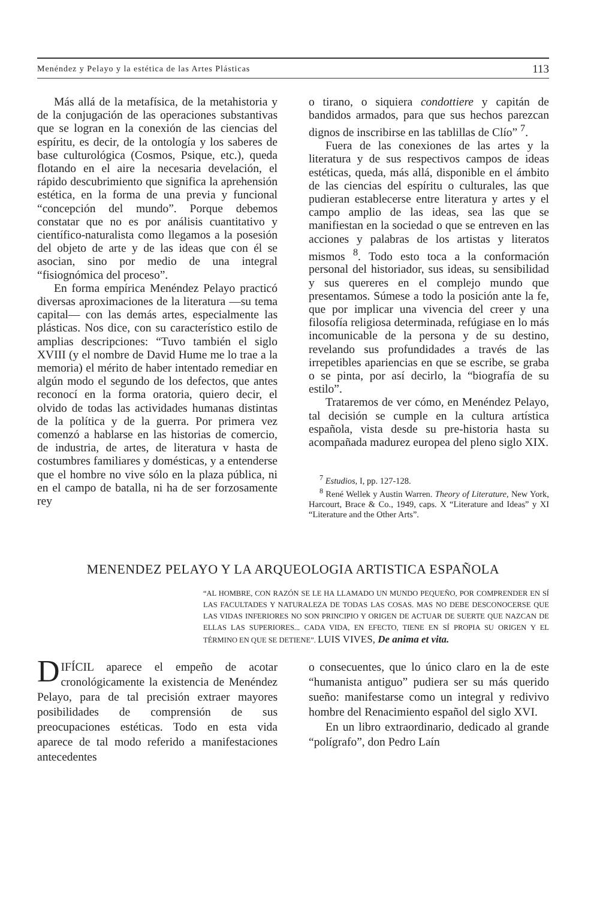Menéndez y Pelayo y la estética de las Artes Plásticas 113
Más allá de la metafísica, de la metahistoria y de la conjugación de las operaciones substantivas que se logran en la conexión de las ciencias del espíritu, es decir, de la ontología y los saberes de base culturológica (Cosmos, Psique, etc.), queda flotando en el aire la necesaria develación, el rápido descubrimiento que significa la aprehensión estética, en la forma de una previa y funcional “concepción del mundo”. Porque debemos constatar que no es por análisis cuantitativo y científico-naturalista como llegamos a la posesión del objeto de arte y de las ideas que con él se asocian, sino por medio de una integral “fisiognómica del proceso”.
En forma empírica Menéndez Pelayo practicó diversas aproximaciones de la literatura —su tema capital— con las demás artes, especialmente las plásticas. Nos dice, con su característico estilo de amplias descripciones: “Tuvo también el siglo XVIII (y el nombre de David Hume me lo trae a la memoria) el mérito de haber intentado remediar en algún modo el segundo de los defectos, que antes reconocí en la forma oratoria, quiero decir, el olvido de todas las actividades humanas distintas de la política y de la guerra. Por primera vez comenzó a hablarse en las historias de comercio, de industria, de artes, de literatura v hasta de costumbres familiares y domésticas, y a entenderse que el hombre no vive sólo en la plaza pública, ni en el campo de batalla, ni ha de ser forzosamente rey
o tirano, o siquiera condottiere y capitán de bandidos armados, para que sus hechos parezcan dignos de inscribirse en las tablillas de Clío” <sup>7</sup>.
Fuera de las conexiones de las artes y la literatura y de sus respectivos campos de ideas estéticas, queda, más allá, disponible en el ámbito de las ciencias del espíritu o culturales, las que pudieran establecerse entre literatura y artes y el campo amplio de las ideas, sea las que se manifiestan en la sociedad o que se entreven en las acciones y palabras de los artistas y literatos mismos <sup>8</sup>. Todo esto toca a la conformación personal del historiador, sus ideas, su sensibilidad y sus quereres en el complejo mundo que presentamos. Súmese a todo la posición ante la fe, que por implicar una vivencia del creer y una filosofía religiosa determinada, refúgiase en lo más incomunicable de la persona y de su destino, revelando sus profundidades a través de las irrepetibles apariencias en que se escribe, se graba o se pinta, por así decirlo, la “biografía de su estilo”.
Trataremos de ver cómo, en Menéndez Pelayo, tal decisión se cumple en la cultura artística española, vista desde su pre-historia hasta su acompañada madurez europea del pleno siglo XIX.
<sup>7</sup> Estudios, I, pp. 127-128.
<sup>8</sup> René Wellek y Austin Warren. Theory of Literature, New York, Harcourt, Brace & Co., 1949, caps. X “Literature and Ideas” y XI “Literature and the Other Arts”.
MENENDEZ PELAYO Y LA ARQUEOLOGIA ARTISTICA ESPAÑOLA
“AL HOMBRE, CON RAZÓN SE LE HA LLAMADO UN MUNDO PEQUEÑO, POR COMPRENDER EN SÍ LAS FACULTADES Y NATURALEZA DE TODAS LAS COSAS. MAS NO DEBE DESCONOCERSE QUE LAS VIDAS INFERIORES NO SON PRINCIPIO Y ORIGEN DE ACTUAR DE SUERTE QUE NAZCAN DE ELLAS LAS SUPERIORES... CADA VIDA, EN EFECTO, TIENE EN SÍ PROPIA SU ORIGEN Y EL TÉRMINO EN QUE SE DETIENE”. LUIS VIVES, De anima et vita.
DIFÍCIL aparece el empeño de acotar cronológicamente la existencia de Menéndez Pelayo, para de tal precisión extraer mayores posibilidades de comprensión de sus preocupaciones estéticas. Todo en esta vida aparece de tal modo referido a manifestaciones antecedentes
o consecuentes, que lo único claro en la de este “humanista antiguo” pudiera ser su más querido sueño: manifestarse como un integral y redivivo hombre del Renacimiento español del siglo XVI.
En un libro extraordinario, dedicado al grande “polígrafo”, don Pedro Laín